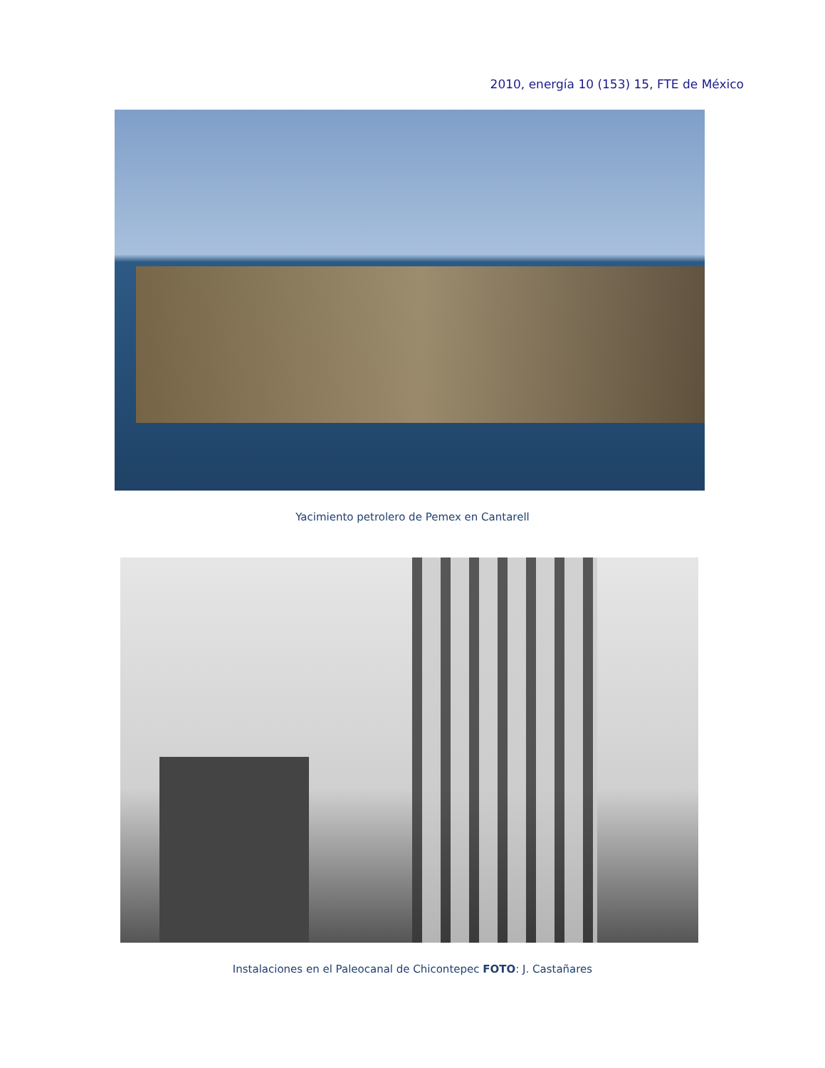2010, energía 10 (153) 15, FTE de México
Yacimiento petrolero de Pemex en Cantarell
Instalaciones en el Paleocanal de Chicontepec FOTO: J. Castañares